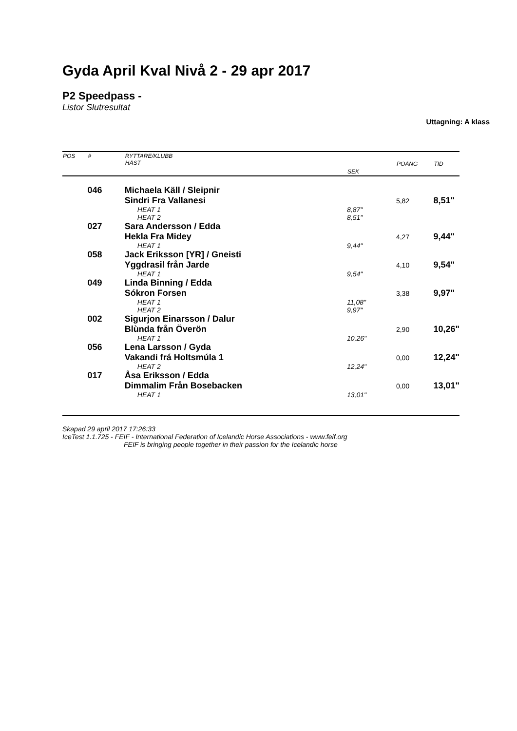Gyda April Kval Nivå 2 - 29 apr 2017
P2 Speedpass -
Listor Slutresultat
Uttagning: A klass
| POS | # | RYTTARE/KLUBB HÄST | SEK | POÄNG | TID |
| --- | --- | --- | --- | --- | --- |
| | 046 | Michaela Käll / Sleipnir | | | |
| | | Sindri Fra Vallanesi | | 5,82 | 8,51" |
| | | HEAT 1 | 8,87" | | |
| | | HEAT 2 | 8,51" | | |
| | 027 | Sara Andersson / Edda | | | |
| | | Hekla Fra Midey | | 4,27 | 9,44" |
| | | HEAT 1 | 9,44" | | |
| | 058 | Jack Eriksson [YR] / Gneisti | | | |
| | | Yggdrasil från Jarde | | 4,10 | 9,54" |
| | | HEAT 1 | 9,54" | | |
| | 049 | Linda Binning / Edda | | | |
| | | Sókron Forsen | | 3,38 | 9,97" |
| | | HEAT 1 | 11,08" | | |
| | | HEAT 2 | 9,97" | | |
| | 002 | Sigurjon Einarsson / Dalur | | | |
| | | Blùnda från Överön | | 2,90 | 10,26" |
| | | HEAT 1 | 10,26" | | |
| | 056 | Lena Larsson / Gyda | | | |
| | | Vakandi frá Holtsmúla 1 | | 0,00 | 12,24" |
| | | HEAT 2 | 12,24" | | |
| | 017 | Åsa Eriksson / Edda | | | |
| | | Dimmalim Från Bosebacken | | 0,00 | 13,01" |
| | | HEAT 1 | 13,01" | | |
Skapad 29 april 2017 17:26:33
IceTest 1.1.725 - FEIF - International Federation of Icelandic Horse Associations - www.feif.org
FEIF is bringing people together in their passion for the Icelandic horse